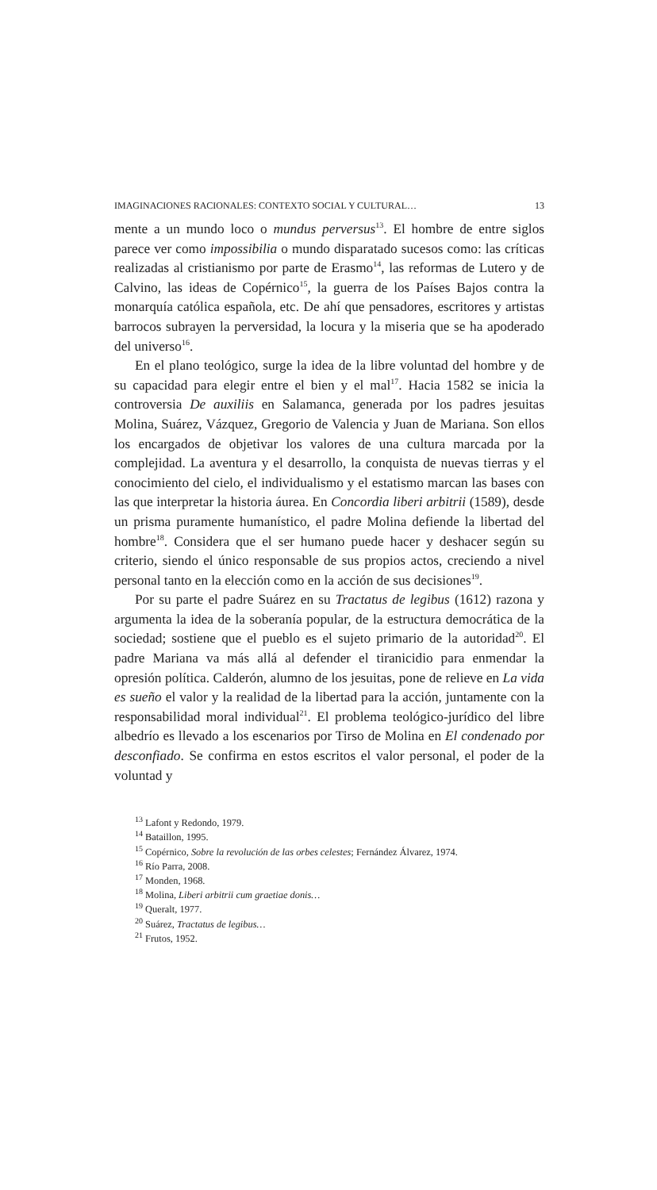IMAGINACIONES RACIONALES: CONTEXTO SOCIAL Y CULTURAL… 13
mente a un mundo loco o mundus perversus<sup>13</sup>. El hombre de entre siglos parece ver como impossibilia o mundo disparatado sucesos como: las críticas realizadas al cristianismo por parte de Erasmo<sup>14</sup>, las reformas de Lutero y de Calvino, las ideas de Copérnico<sup>15</sup>, la guerra de los Países Bajos contra la monarquía católica española, etc. De ahí que pensadores, escritores y artistas barrocos subrayen la perversidad, la locura y la miseria que se ha apoderado del universo<sup>16</sup>.
En el plano teológico, surge la idea de la libre voluntad del hombre y de su capacidad para elegir entre el bien y el mal<sup>17</sup>. Hacia 1582 se inicia la controversia De auxiliis en Salamanca, generada por los padres jesuitas Molina, Suárez, Vázquez, Gregorio de Valencia y Juan de Mariana. Son ellos los encargados de objetivar los valores de una cultura marcada por la complejidad. La aventura y el desarrollo, la conquista de nuevas tierras y el conocimiento del cielo, el individualismo y el estatismo marcan las bases con las que interpretar la historia áurea. En Concordia liberi arbitrii (1589), desde un prisma puramente humanístico, el padre Molina defiende la libertad del hombre<sup>18</sup>. Considera que el ser humano puede hacer y deshacer según su criterio, siendo el único responsable de sus propios actos, creciendo a nivel personal tanto en la elección como en la acción de sus decisiones<sup>19</sup>.
Por su parte el padre Suárez en su Tractatus de legibus (1612) razona y argumenta la idea de la soberanía popular, de la estructura democrática de la sociedad; sostiene que el pueblo es el sujeto primario de la autoridad<sup>20</sup>. El padre Mariana va más allá al defender el tiranicidio para enmendar la opresión política. Calderón, alumno de los jesuitas, pone de relieve en La vida es sueño el valor y la realidad de la libertad para la acción, juntamente con la responsabilidad moral individual<sup>21</sup>. El problema teológico-jurídico del libre albedrío es llevado a los escenarios por Tirso de Molina en El condenado por desconfiado. Se confirma en estos escritos el valor personal, el poder de la voluntad y
<sup>13</sup> Lafont y Redondo, 1979.
<sup>14</sup> Bataillon, 1995.
<sup>15</sup> Copérnico, Sobre la revolución de las orbes celestes; Fernández Álvarez, 1974.
<sup>16</sup> Río Parra, 2008.
<sup>17</sup> Monden, 1968.
<sup>18</sup> Molina, Liberi arbitrii cum graetiae donis…
<sup>19</sup> Queralt, 1977.
<sup>20</sup> Suárez, Tractatus de legibus…
<sup>21</sup> Frutos, 1952.